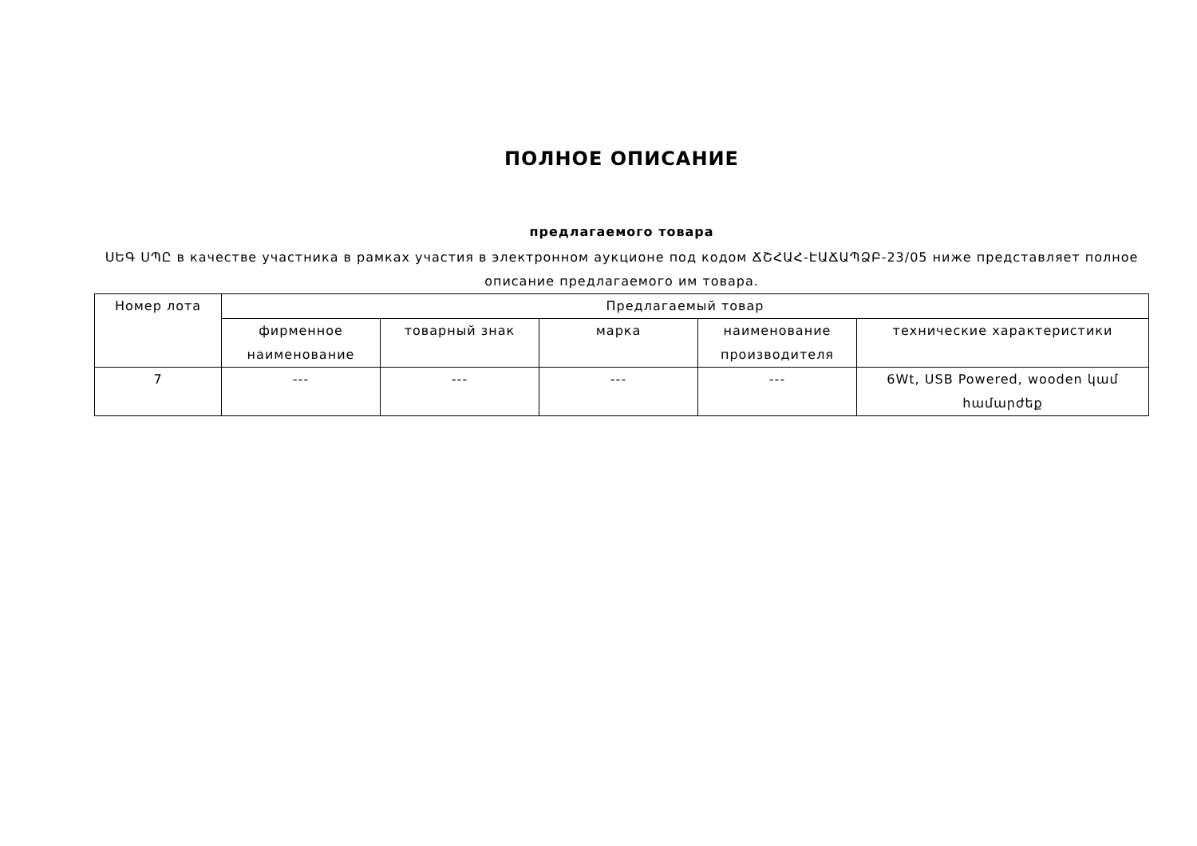ПОЛНОЕ ОПИСАНИЕ
предлагаемого товара
ՍԵԳ ՍՊԸ в качестве участника в рамках участия в электронном аукционе под кодом ՃՇՀԱՀ-ԷԱՃԱՊՁԲ-23/05 ниже представляет полное описание предлагаемого им товара.
| Номер лота | Предлагаемый товар | | | | |
| --- | --- | --- | --- | --- | --- |
| | фирменное наименование | товарный знак | марка | наименование производителя | технические характеристики |
| 7 | --- | --- | --- | --- | 6Wt, USB Powered, wooden կամ համարժեք |